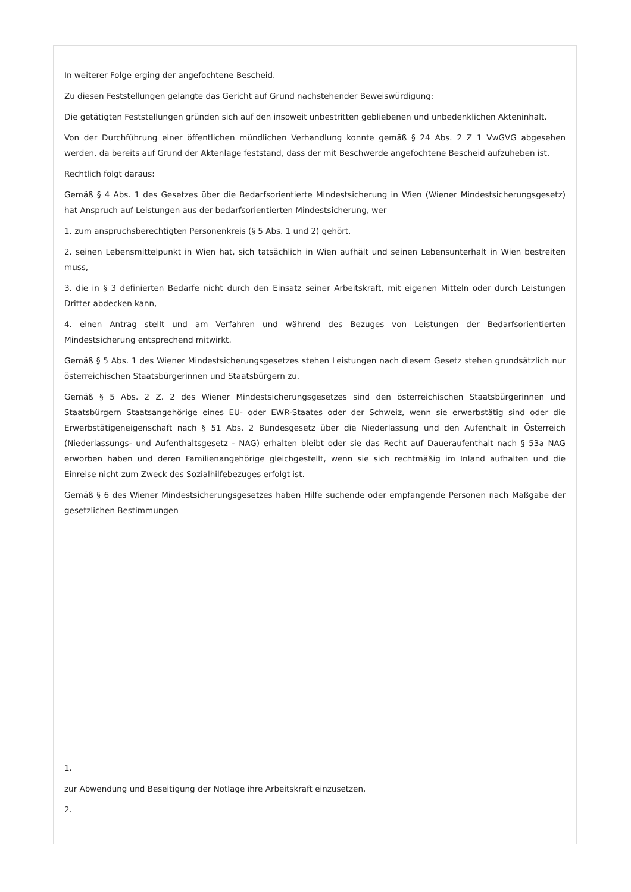In weiterer Folge erging der angefochtene Bescheid.
Zu diesen Feststellungen gelangte das Gericht auf Grund nachstehender Beweiswürdigung:
Die getätigten Feststellungen gründen sich auf den insoweit unbestritten gebliebenen und unbedenklichen Akteninhalt.
Von der Durchführung einer öffentlichen mündlichen Verhandlung konnte gemäß § 24 Abs. 2 Z 1 VwGVG abgesehen werden, da bereits auf Grund der Aktenlage feststand, dass der mit Beschwerde angefochtene Bescheid aufzuheben ist.
Rechtlich folgt daraus:
Gemäß § 4 Abs. 1 des Gesetzes über die Bedarfsorientierte Mindestsicherung in Wien (Wiener Mindestsicherungsgesetz) hat Anspruch auf Leistungen aus der bedarfsorientierten Mindestsicherung, wer
1. zum anspruchsberechtigten Personenkreis (§ 5 Abs. 1 und 2) gehört,
2. seinen Lebensmittelpunkt in Wien hat, sich tatsächlich in Wien aufhält und seinen Lebensunterhalt in Wien bestreiten muss,
3. die in § 3 definierten Bedarfe nicht durch den Einsatz seiner Arbeitskraft, mit eigenen Mitteln oder durch Leistungen Dritter abdecken kann,
4. einen Antrag stellt und am Verfahren und während des Bezuges von Leistungen der Bedarfsorientierten Mindestsicherung entsprechend mitwirkt.
Gemäß § 5 Abs. 1 des Wiener Mindestsicherungsgesetzes stehen Leistungen nach diesem Gesetz stehen grundsätzlich nur österreichischen Staatsbürgerinnen und Staatsbürgern zu.
Gemäß § 5 Abs. 2 Z. 2 des Wiener Mindestsicherungsgesetzes sind den österreichischen Staatsbürgerinnen und Staatsbürgern Staatsangehörige eines EU- oder EWR-Staates oder der Schweiz, wenn sie erwerbstätig sind oder die Erwerbstätigeneigenschaft nach § 51 Abs. 2 Bundesgesetz über die Niederlassung und den Aufenthalt in Österreich (Niederlassungs- und Aufenthaltsgesetz - NAG) erhalten bleibt oder sie das Recht auf Daueraufenthalt nach § 53a NAG erworben haben und deren Familienangehörige gleichgestellt, wenn sie sich rechtmäßig im Inland aufhalten und die Einreise nicht zum Zweck des Sozialhilfebezuges erfolgt ist.
Gemäß § 6 des Wiener Mindestsicherungsgesetzes haben Hilfe suchende oder empfangende Personen nach Maßgabe der gesetzlichen Bestimmungen
1.
zur Abwendung und Beseitigung der Notlage ihre Arbeitskraft einzusetzen,
2.